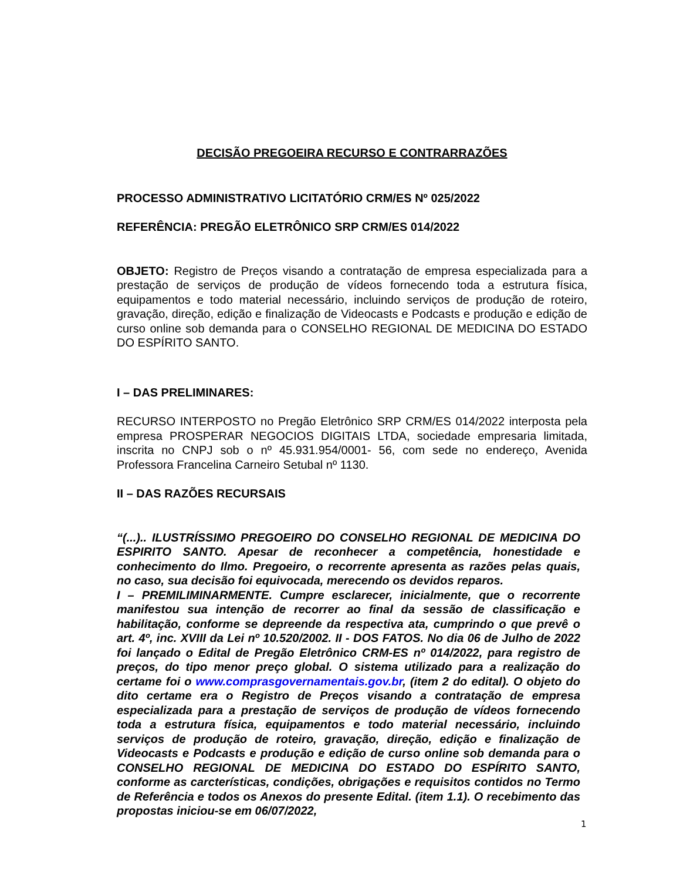DECISÃO PREGOEIRA RECURSO E CONTRARRAZÕES
PROCESSO ADMINISTRATIVO LICITATÓRIO CRM/ES Nº 025/2022
REFERÊNCIA: PREGÃO ELETRÔNICO SRP CRM/ES 014/2022
OBJETO: Registro de Preços visando a contratação de empresa especializada para a prestação de serviços de produção de vídeos fornecendo toda a estrutura física, equipamentos e todo material necessário, incluindo serviços de produção de roteiro, gravação, direção, edição e finalização de Videocasts e Podcasts e produção e edição de curso online sob demanda para o CONSELHO REGIONAL DE MEDICINA DO ESTADO DO ESPÍRITO SANTO.
I – DAS PRELIMINARES:
RECURSO INTERPOSTO no Pregão Eletrônico SRP CRM/ES 014/2022 interposta pela empresa PROSPERAR NEGOCIOS DIGITAIS LTDA, sociedade empresaria limitada, inscrita no CNPJ sob o nº 45.931.954/0001- 56, com sede no endereço, Avenida Professora Francelina Carneiro Setubal nº 1130.
II – DAS RAZÕES RECURSAIS
“(...).. ILUSTRÍSSIMO PREGOEIRO DO CONSELHO REGIONAL DE MEDICINA DO ESPIRITO SANTO. Apesar de reconhecer a competência, honestidade e conhecimento do Ilmo. Pregoeiro, o recorrente apresenta as razões pelas quais, no caso, sua decisão foi equivocada, merecendo os devidos reparos.
I – PREMILIMINARMENTE. Cumpre esclarecer, inicialmente, que o recorrente manifestou sua intenção de recorrer ao final da sessão de classificação e habilitação, conforme se depreende da respectiva ata, cumprindo o que prevê o art. 4º, inc. XVIII da Lei nº 10.520/2002. II - DOS FATOS. No dia 06 de Julho de 2022 foi lançado o Edital de Pregão Eletrônico CRM-ES nº 014/2022, para registro de preços, do tipo menor preço global. O sistema utilizado para a realização do certame foi o www.comprasgovernamentais.gov.br, (item 2 do edital). O objeto do dito certame era o Registro de Preços visando a contratação de empresa especializada para a prestação de serviços de produção de vídeos fornecendo toda a estrutura física, equipamentos e todo material necessário, incluindo serviços de produção de roteiro, gravação, direção, edição e finalização de Videocasts e Podcasts e produção e edição de curso online sob demanda para o CONSELHO REGIONAL DE MEDICINA DO ESTADO DO ESPÍRITO SANTO, conforme as carcterísticas, condições, obrigações e requisitos contidos no Termo de Referência e todos os Anexos do presente Edital. (item 1.1). O recebimento das propostas iniciou-se em 06/07/2022,
1